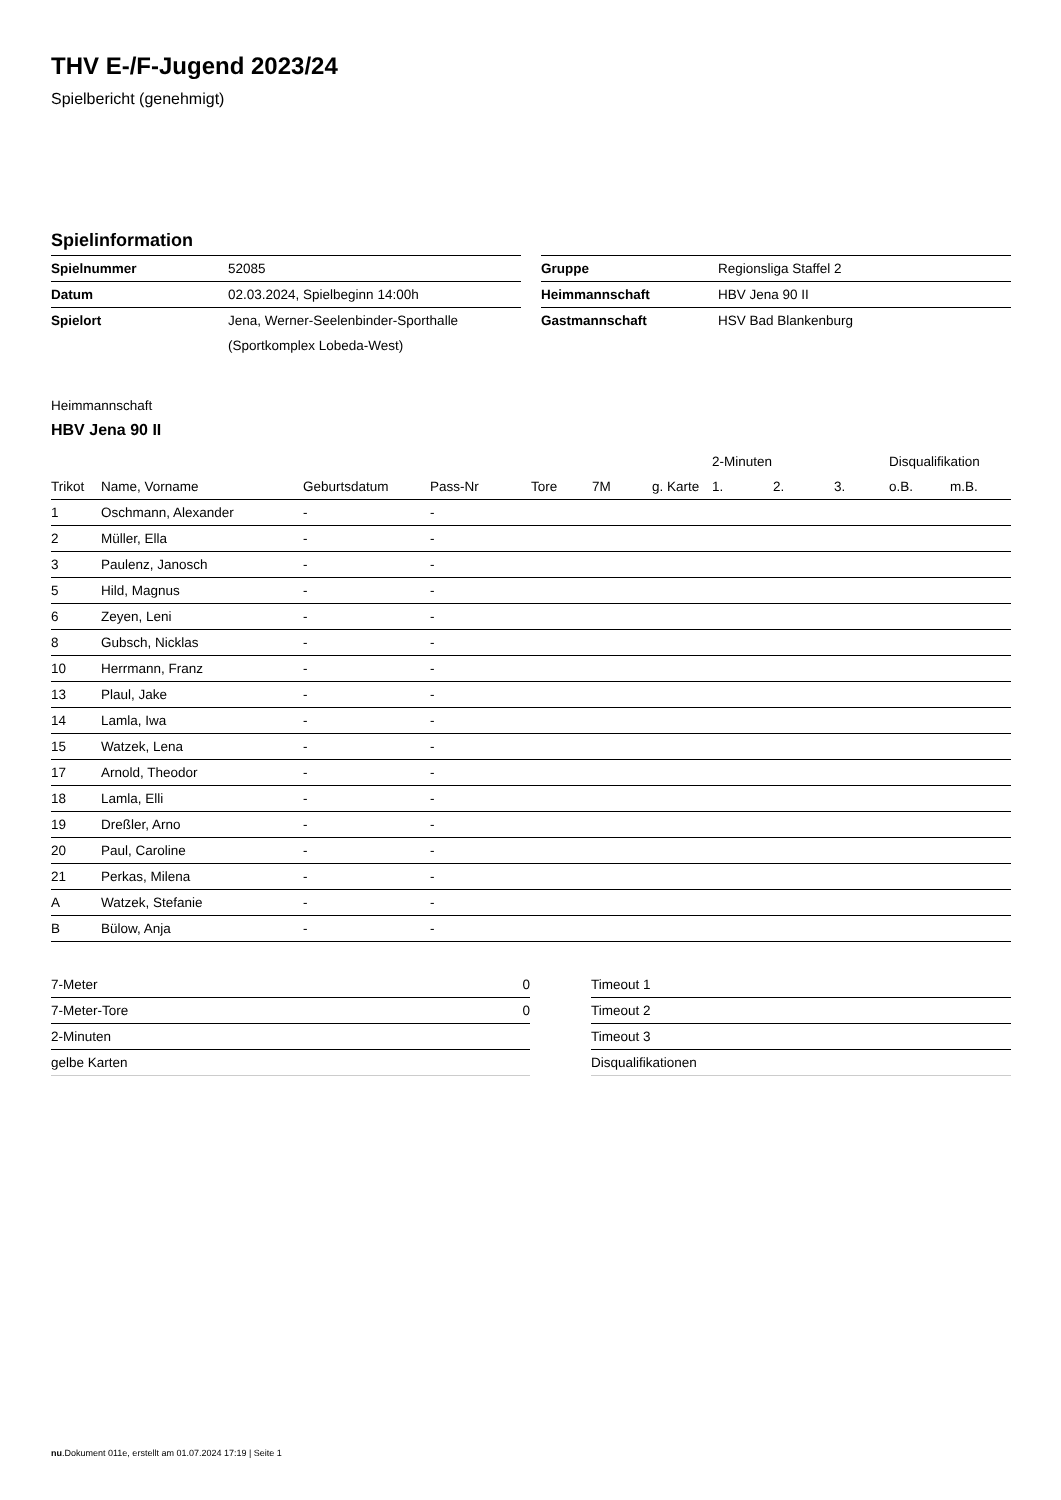THV E-/F-Jugend 2023/24
Spielbericht (genehmigt)
Spielinformation
| Spielnummer | 52085 |
| Datum | 02.03.2024, Spielbeginn 14:00h |
| Spielort | Jena, Werner-Seelenbinder-Sporthalle |
| | (Sportkomplex Lobeda-West) |
| Gruppe | Regionsliga Staffel 2 |
| Heimmannschaft | HBV Jena 90 II |
| Gastmannschaft | HSV Bad Blankenburg |
Heimmannschaft
HBV Jena 90 II
| | | | | | | | 2-Minuten | | | Disqualifikation | |
| --- | --- | --- | --- | --- | --- | --- | --- | --- | --- | --- | --- |
| Trikot | Name, Vorname | Geburtsdatum | Pass-Nr | Tore | 7M | g. Karte | 1. | 2. | 3. | o.B. | m.B. |
| 1 | Oschmann, Alexander | - | - | | | | | | | | |
| 2 | Müller, Ella | - | - | | | | | | | | |
| 3 | Paulenz, Janosch | - | - | | | | | | | | |
| 5 | Hild, Magnus | - | - | | | | | | | | |
| 6 | Zeyen, Leni | - | - | | | | | | | | |
| 8 | Gubsch, Nicklas | - | - | | | | | | | | |
| 10 | Herrmann, Franz | - | - | | | | | | | | |
| 13 | Plaul, Jake | - | - | | | | | | | | |
| 14 | Lamla, Iwa | - | - | | | | | | | | |
| 15 | Watzek, Lena | - | - | | | | | | | | |
| 17 | Arnold, Theodor | - | - | | | | | | | | |
| 18 | Lamla, Elli | - | - | | | | | | | | |
| 19 | Dreßler, Arno | - | - | | | | | | | | |
| 20 | Paul, Caroline | - | - | | | | | | | | |
| 21 | Perkas, Milena | - | - | | | | | | | | |
| A | Watzek, Stefanie | - | - | | | | | | | | |
| B | Bülow, Anja | - | - | | | | | | | | |
| 7-Meter | 0 |
| 7-Meter-Tore | 0 |
| 2-Minuten | |
| gelbe Karten | |
| Timeout 1 |
| Timeout 2 |
| Timeout 3 |
| Disqualifikationen |
nu.Dokument 011e, erstellt am 01.07.2024 17:19 | Seite 1